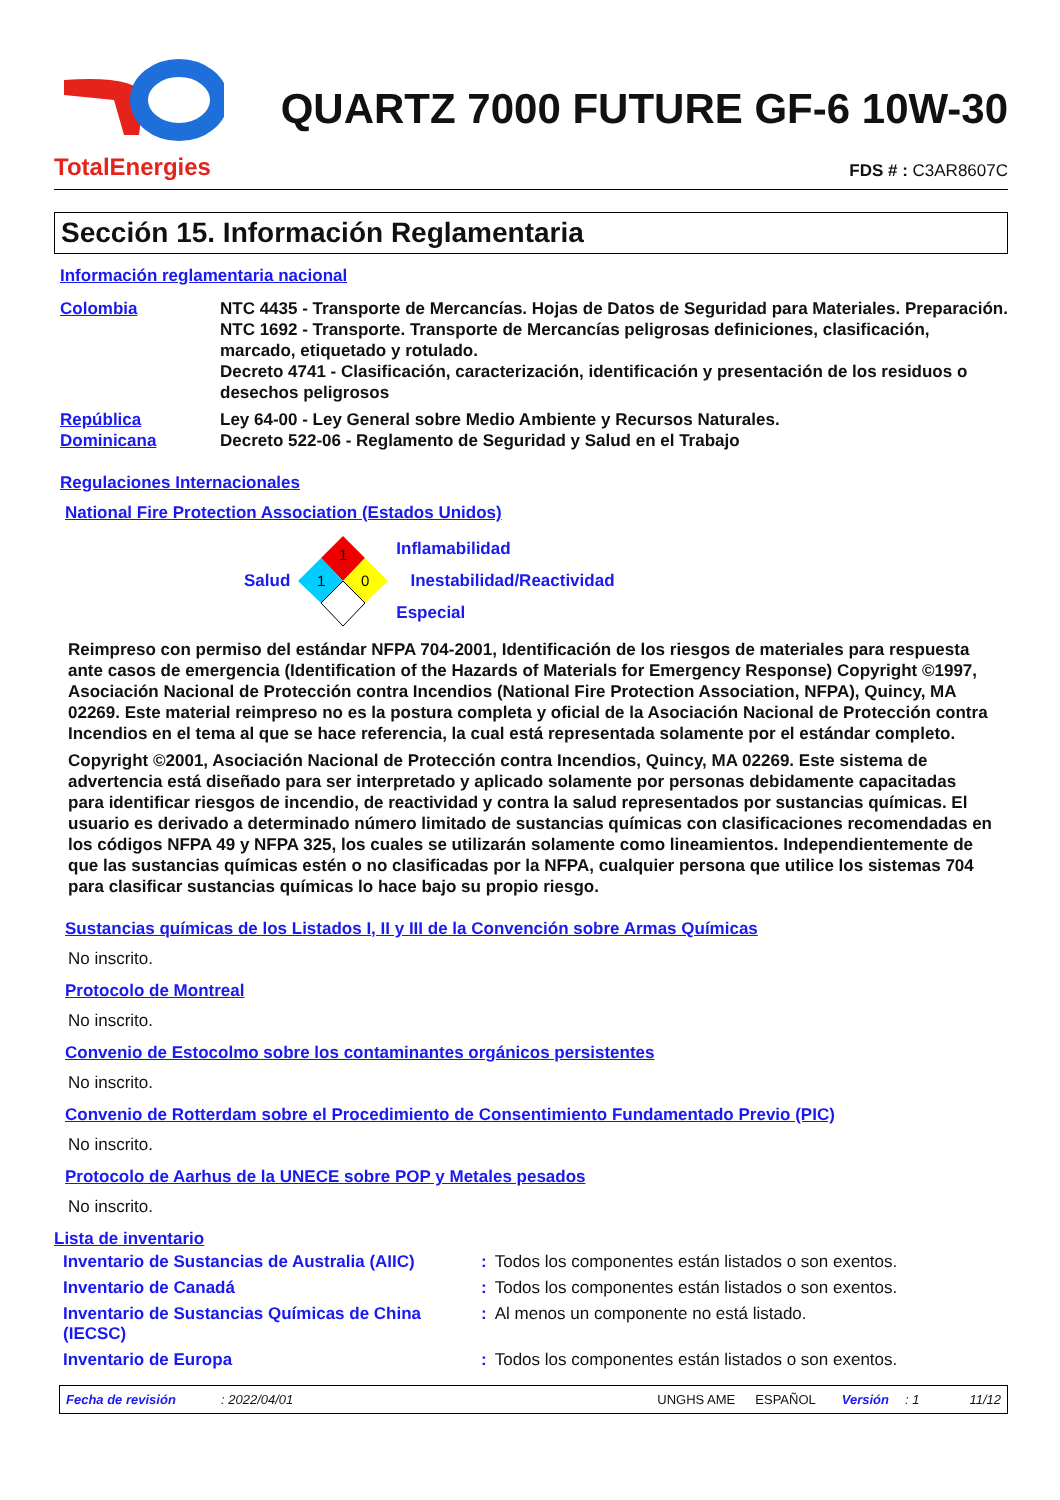TotalEnergies
QUARTZ 7000 FUTURE GF-6 10W-30
FDS # : C3AR8607C
Sección 15. Información Reglamentaria
Información reglamentaria nacional
Colombia NTC 4435 - Transporte de Mercancías. Hojas de Datos de Seguridad para Materiales. Preparación.
NTC 1692 - Transporte. Transporte de Mercancías peligrosas definiciones, clasificación, marcado, etiquetado y rotulado.
Decreto 4741 - Clasificación, caracterización, identificación y presentación de los residuos o desechos peligrosos
República Dominicana
Ley 64-00 - Ley General sobre Medio Ambiente y Recursos Naturales.
Decreto 522-06 - Reglamento de Seguridad y Salud en el Trabajo
Regulaciones Internacionales
National Fire Protection Association (Estados Unidos)
Salud
1
1
0
Inflamabilidad
Inestabilidad/Reactividad
Especial
Reimpreso con permiso del estándar NFPA 704-2001, Identificación de los riesgos de materiales para respuesta ante casos de emergencia (Identification of the Hazards of Materials for Emergency Response) Copyright ©1997, Asociación Nacional de Protección contra Incendios (National Fire Protection Association, NFPA), Quincy, MA 02269. Este material reimpreso no es la postura completa y oficial de la Asociación Nacional de Protección contra Incendios en el tema al que se hace referencia, la cual está representada solamente por el estándar completo.
Copyright ©2001, Asociación Nacional de Protección contra Incendios, Quincy, MA 02269. Este sistema de advertencia está diseñado para ser interpretado y aplicado solamente por personas debidamente capacitadas para identificar riesgos de incendio, de reactividad y contra la salud representados por sustancias químicas. El usuario es derivado a determinado número limitado de sustancias químicas con clasificaciones recomendadas en los códigos NFPA 49 y NFPA 325, los cuales se utilizarán solamente como lineamientos. Independientemente de que las sustancias químicas estén o no clasificadas por la NFPA, cualquier persona que utilice los sistemas 704 para clasificar sustancias químicas lo hace bajo su propio riesgo.
Sustancias químicas de los Listados I, II y III de la Convención sobre Armas Químicas
No inscrito.
Protocolo de Montreal
No inscrito.
Convenio de Estocolmo sobre los contaminantes orgánicos persistentes
No inscrito.
Convenio de Rotterdam sobre el Procedimiento de Consentimiento Fundamentado Previo (PIC)
No inscrito.
Protocolo de Aarhus de la UNECE sobre POP y Metales pesados
No inscrito.
Lista de inventario
| Inventario de Sustancias de Australia (AIIC) | : | Todos los componentes están listados o son exentos. |
| Inventario de Canadá | : | Todos los componentes están listados o son exentos. |
| Inventario de Sustancias Químicas de China (IECSC) | : | Al menos un componente no está listado. |
| Inventario de Europa | : | Todos los componentes están listados o son exentos. |
Fecha de revisión: 2022/04/01 UNGHS AME ESPAÑOL Versión: 1 11/12